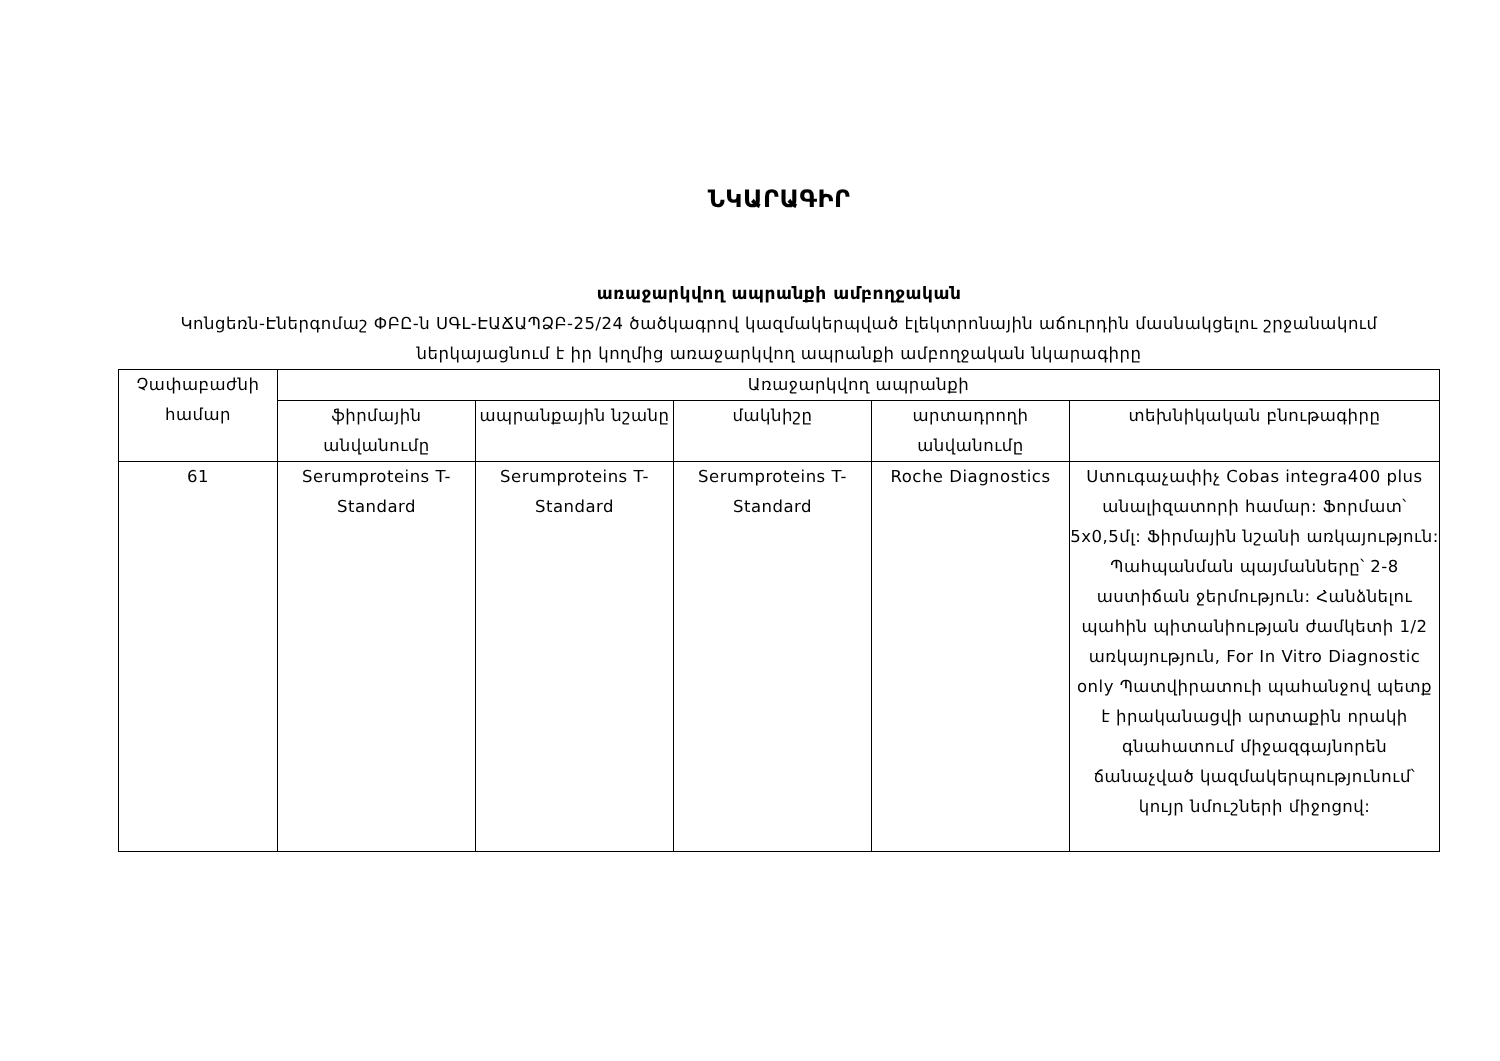ՆԿԱՐԱԳԻՐ
առաջարկվող ապրանքի ամբողջական
Կոնցեռն-Էներգոմաշ ՓԲԸ-ն ՍԳԼ-ԷԱՃԱՊՁԲ-25/24 ծածկագրով կազմակերպված էլեկտրոնային աճուրդին մասնակցելու շրջանակում ներկայացնում է իր կողմից առաջարկվող ապրանքի ամբողջական նկարագիրը
| Չափաբաժնի համար | Առաջարկվող ապրանքի | | | | |
| --- | --- | --- | --- | --- | --- |
| | ֆիրմային անվանումը | ապրանքային նշանը | մակնիշը | արտադրողի անվանումը | տեխնիկական բնութագիրը |
| 61 | Serumproteins T-Standard | Serumproteins T-Standard | Serumproteins T-Standard | Roche Diagnostics | Ստուգաչափիչ Cobas integra400 plus անալիզատորի համար: Ֆորմատ՝ 5x0,5մլ: Ֆիրմային նշանի առկայություն: Պահպանման պայմանները՝ 2-8 աստիճան ջերմություն: Հանձնելու պահին պիտանիության ժամկետի 1/2 առկայություն, For In Vitro Diagnostic only Պատվիրատուի պահանջով պետք է իրականացվի արտաքին որակի գնահատում միջազգայնորեն ճանաչված կազմակերպությունում՝ կույր նմուշների միջոցով: |